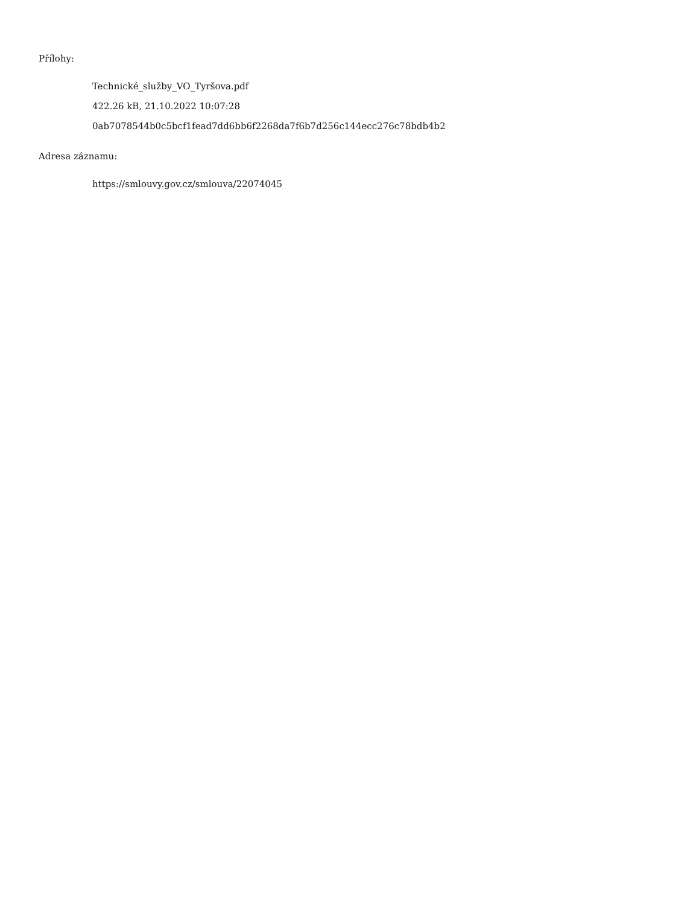Přílohy:
Technické_služby_VO_Tyršova.pdf
422.26 kB, 21.10.2022 10:07:28
0ab7078544b0c5bcf1fead7dd6bb6f2268da7f6b7d256c144ecc276c78bdb4b2
Adresa záznamu:
https://smlouvy.gov.cz/smlouva/22074045